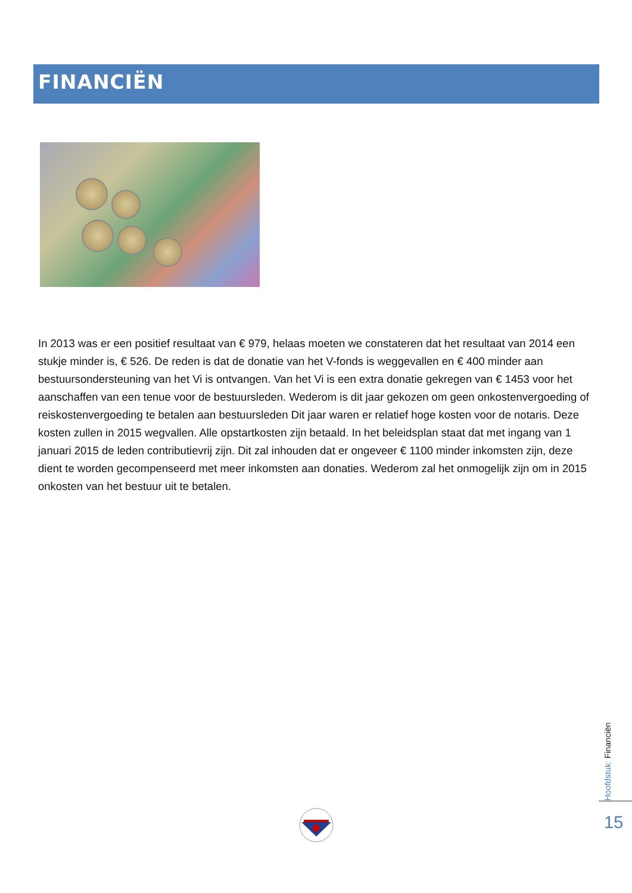FINANCIËN
In 2013 was er een positief resultaat van € 979, helaas moeten we constateren dat het resultaat van 2014 een stukje minder is, € 526. De reden is dat de donatie van het V-fonds is weggevallen en € 400 minder aan bestuursondersteuning van het Vi is ontvangen. Van het Vi is een extra donatie gekregen van € 1453 voor het aanschaffen van een tenue voor de bestuursleden. Wederom is dit jaar gekozen om geen onkostenvergoeding of reiskostenvergoeding te betalen aan bestuursleden Dit jaar waren er relatief hoge kosten voor de notaris. Deze kosten zullen in 2015 wegvallen. Alle opstartkosten zijn betaald. In het beleidsplan staat dat met ingang van 1 januari 2015 de leden contributievrij zijn. Dit zal inhouden dat er ongeveer € 1100 minder inkomsten zijn, deze dient te worden gecompenseerd met meer inkomsten aan donaties. Wederom zal het onmogelijk zijn om in 2015 onkosten van het bestuur uit te betalen.
Hoofdstuk: Financiën
15